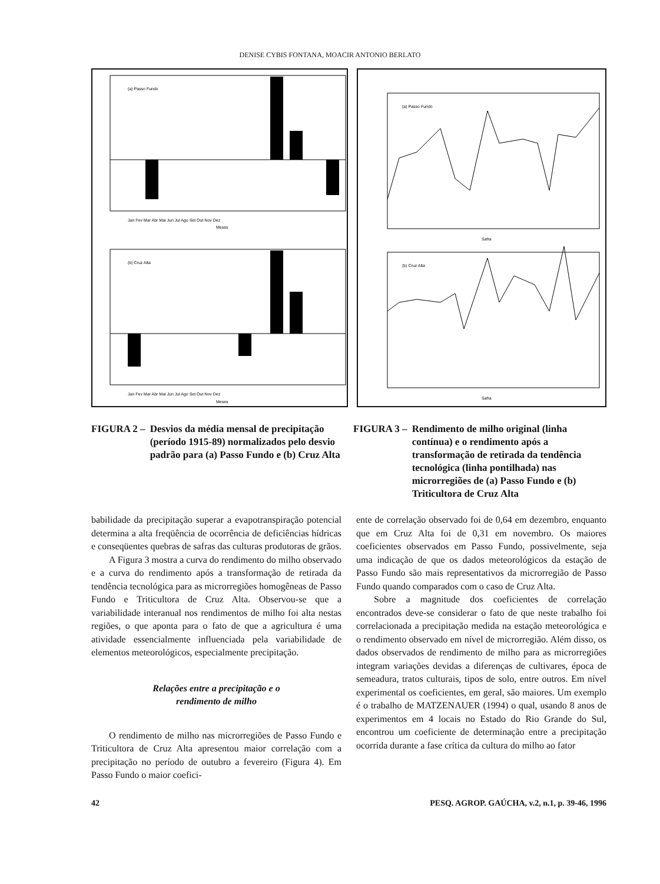DENISE CYBIS FONTANA, MOACIR ANTONIO BERLATO
(a) Passo Fundo
Jan Fev Mar Abr Mai Jun Jul Ago Set Out Nov Dez
Meses
(b) Cruz Alta
Jan Fev Mar Abr Mai Jun Jul Ago Set Out Nov Dez
Meses
(a) Passo Fundo
Safra
(b) Cruz Alta
Safra
FIGURA 2 – Desvios da média mensal de precipitação (período 1915-89) normalizados pelo desvio padrão para (a) Passo Fundo e (b) Cruz Alta
FIGURA 3 – Rendimento de milho original (linha contínua) e o rendimento após a transformação de retirada da tendência tecnológica (linha pontilhada) nas microrregiões de (a) Passo Fundo e (b) Triticultora de Cruz Alta
babilidade da precipitação superar a evapotranspiração potencial determina a alta freqüência de ocorrência de deficiências hídricas e conseqüentes quebras de safras das culturas produtoras de grãos.
A Figura 3 mostra a curva do rendimento do milho observado e a curva do rendimento após a transformação de retirada da tendência tecnológica para as microrregiões homogêneas de Passo Fundo e Triticultora de Cruz Alta. Observou-se que a variabilidade interanual nos rendimentos de milho foi alta nestas regiões, o que aponta para o fato de que a agricultura é uma atividade essencialmente influenciada pela variabilidade de elementos meteorológicos, especialmente precipitação.
Relações entre a precipitação e o
rendimento de milho
O rendimento de milho nas microrregiões de Passo Fundo e Triticultora de Cruz Alta apresentou maior correlação com a precipitação no período de outubro a fevereiro (Figura 4). Em Passo Fundo o maior coefici-
ente de correlação observado foi de 0,64 em dezembro, enquanto que em Cruz Alta foi de 0,31 em novembro. Os maiores coeficientes observados em Passo Fundo, possivelmente, seja uma indicação de que os dados meteorológicos da estação de Passo Fundo são mais representativos da microrregião de Passo Fundo quando comparados com o caso de Cruz Alta.
Sobre a magnitude dos coeficientes de correlação encontrados deve-se considerar o fato de que neste trabalho foi correlacionada a precipitação medida na estação meteorológica e o rendimento observado em nível de microrregião. Além disso, os dados observados de rendimento de milho para as microrregiões integram variações devidas a diferenças de cultivares, época de semeadura, tratos culturais, tipos de solo, entre outros. Em nível experimental os coeficientes, em geral, são maiores. Um exemplo é o trabalho de MATZENAUER (1994) o qual, usando 8 anos de experimentos em 4 locais no Estado do Rio Grande do Sul, encontrou um coeficiente de determinação entre a precipitação ocorrida durante a fase crítica da cultura do milho ao fator
42 PESQ. AGROP. GAÚCHA, v.2, n.1, p. 39-46, 1996